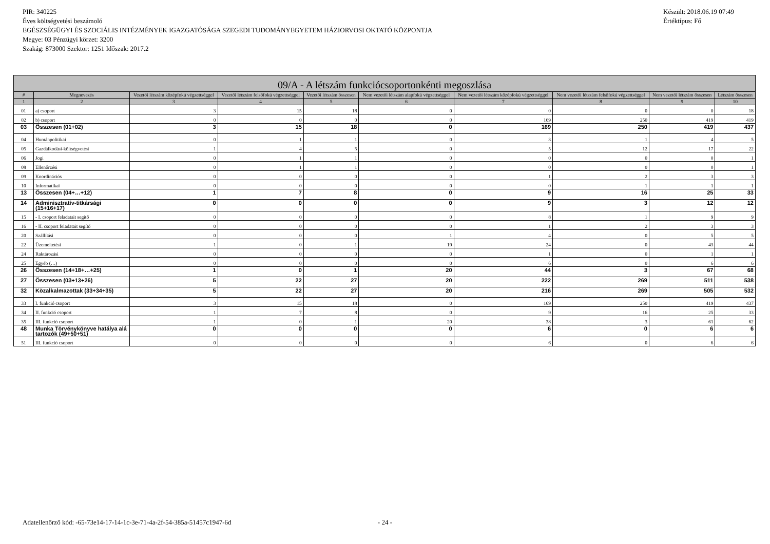Készült: 2018.06.19 07:49
Értéktípus: Fő
PIR: 340225
Éves költségvetési beszámoló
EGÉSZSÉGÜGYI ÉS SZOCIÁLIS INTÉZMÉNYEK IGAZGATÓSÁGA SZEGEDI TUDOMÁNYEGYETEM HÁZIORVOSI OKTATÓ KÖZPONTJA
Megye: 03 Pénzügyi körzet: 3200
Szakág: 873000 Szektor: 1251 Időszak: 2017.2
| 09/A - A létszám funkciócsoportonkénti megoszlása | | | | | | | | | |
| --- | --- | --- | --- | --- | --- | --- | --- | --- | --- |
| # | Megnevezés | Vezetői létszám középfokú végzettséggel | Vezetői létszám felsőfokú végzettséggel | Vezetői létszám összesen | Nem vezetői létszám alapfokú végzettséggel | Nem vezetői létszám középfokú végzettséggel | Nem vezetői létszám felsőfokú végzettséggel | Nem vezetői létszám összesen | Létszám összesen |
| 1 | 2 | 3 | 4 | 5 | 6 | 7 | 8 | 9 | 10 |
| 01 | a) csoport | 3 | 15 | 18 | 0 | 0 | 0 | 0 | 18 |
| 02 | b) csoport | 0 | 0 | 0 | 0 | 169 | 250 | 419 | 419 |
| 03 | Összesen (01+02) | 3 | 15 | 18 | 0 | 169 | 250 | 419 | 437 |
| 04 | Humánpolitikai | 0 | 1 | 1 | 0 | 3 | 1 | 4 | 5 |
| 05 | Gazdálkodási-költségvetési | 1 | 4 | 5 | 0 | 5 | 12 | 17 | 22 |
| 06 | Jogi | 0 | 1 | 1 | 0 | 0 | 0 | 0 | 1 |
| 08 | Ellenőrzési | 0 | 1 | 1 | 0 | 0 | 0 | 0 | 1 |
| 09 | Koordinációs | 0 | 0 | 0 | 0 | 1 | 2 | 3 | 3 |
| 10 | Informatikai | 0 | 0 | 0 | 0 | 0 | 1 | 1 | 1 |
| 13 | Összesen (04+…+12) | 1 | 7 | 8 | 0 | 9 | 16 | 25 | 33 |
| 14 | Adminisztratív-titkársági (15+16+17) | 0 | 0 | 0 | 0 | 9 | 3 | 12 | 12 |
| 15 | - I. csoport feladatait segítő | 0 | 0 | 0 | 0 | 8 | 1 | 9 | 9 |
| 16 | - II. csoport feladatait segítő | 0 | 0 | 0 | 0 | 1 | 2 | 3 | 3 |
| 20 | Szállítási | 0 | 0 | 0 | 1 | 4 | 0 | 5 | 5 |
| 22 | Üzemeltetési | 1 | 0 | 1 | 19 | 24 | 0 | 43 | 44 |
| 24 | Raktározási | 0 | 0 | 0 | 0 | 1 | 0 | 1 | 1 |
| 25 | Egyéb (…) | 0 | 0 | 0 | 0 | 6 | 0 | 6 | 6 |
| 26 | Összesen (14+18+…+25) | 1 | 0 | 1 | 20 | 44 | 3 | 67 | 68 |
| 27 | Összesen (03+13+26) | 5 | 22 | 27 | 20 | 222 | 269 | 511 | 538 |
| 32 | Közalkalmazottak (33+34+35) | 5 | 22 | 27 | 20 | 216 | 269 | 505 | 532 |
| 33 | I. funkció csoport | 3 | 15 | 18 | 0 | 169 | 250 | 419 | 437 |
| 34 | II. funkció csoport | 1 | 7 | 8 | 0 | 9 | 16 | 25 | 33 |
| 35 | III. funkció csoport | 1 | 0 | 1 | 20 | 38 | 3 | 61 | 62 |
| 48 | Munka Törvénykönyve hatálya alá tartozók (49+50+51) | 0 | 0 | 0 | 0 | 6 | 0 | 6 | 6 |
| 51 | III. funkció csoport | 0 | 0 | 0 | 0 | 6 | 0 | 6 | 6 |
Adatellenőrző kód: -65-73e14-17-14-1c-3e-71-4a-2f-54-385a-51457c1947-6d - 24 -